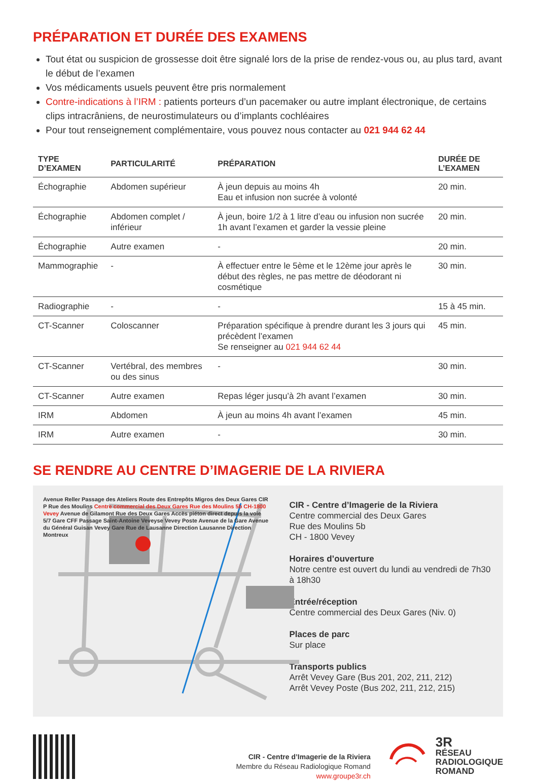PRÉPARATION ET DURÉE DES EXAMENS
Tout état ou suspicion de grossesse doit être signalé lors de la prise de rendez-vous ou, au plus tard, avant le début de l’examen
Vos médicaments usuels peuvent être pris normalement
Contre-indications à l’IRM : patients porteurs d’un pacemaker ou autre implant électronique, de certains clips intracrâniens, de neurostimulateurs ou d’implants cochléaires
Pour tout renseignement complémentaire, vous pouvez nous contacter au 021 944 62 44
| TYPE D’EXAMEN | PARTICULARITÉ | PRÉPARATION | DURÉE DE L’EXAMEN |
| --- | --- | --- | --- |
| Échographie | Abdomen supérieur | À jeun depuis au moins 4h Eau et infusion non sucrée à volonté | 20 min. |
| Échographie | Abdomen complet / inférieur | À jeun, boire 1/2 à 1 litre d’eau ou infusion non sucrée 1h avant l’examen et garder la vessie pleine | 20 min. |
| Échographie | Autre examen | - | 20 min. |
| Mammographie | - | À effectuer entre le 5ème et le 12ème jour après le début des règles, ne pas mettre de déodorant ni cosmétique | 30 min. |
| Radiographie | - | - | 15 à 45 min. |
| CT-Scanner | Coloscanner | Préparation spécifique à prendre durant les 3 jours qui précèdent l’examen Se renseigner au 021 944 62 44 | 45 min. |
| CT-Scanner | Vertébral, des membres ou des sinus | - | 30 min. |
| CT-Scanner | Autre examen | Repas léger jusqu’à 2h avant l’examen | 30 min. |
| IRM | Abdomen | À jeun au moins 4h avant l’examen | 45 min. |
| IRM | Autre examen | - | 30 min. |
SE RENDRE AU CENTRE D’IMAGERIE DE LA RIVIERA
Avenue Reller Passage des Ateliers Route des Entrepôts Migros des Deux Gares CIR P Rue des Moulins Centre commercial des Deux Gares Rue des Moulins 5b CH-1800 Vevey Avenue de Gilamont Rue des Deux Gares Accès piéton direct depuis la voie 5/7 Gare CFF Passage Saint-Antoine Veveyse Vevey Poste Avenue de la Gare Avenue du Général Guisan Vevey Gare Rue de Lausanne Direction Lausanne Direction Montreux
CIR - Centre d’Imagerie de la Riviera
Centre commercial des Deux Gares
Rue des Moulins 5b
CH - 1800 Vevey
Horaires d’ouverture
Notre centre est ouvert du lundi au vendredi de 7h30 à 18h30
Entrée/réception
Centre commercial des Deux Gares (Niv. 0)
Places de parc
Sur place
Transports publics
Arrêt Vevey Gare (Bus 201, 202, 211, 212)
Arrêt Vevey Poste (Bus 202, 211, 212, 215)
CIR - Centre d’Imagerie de la Riviera
Membre du Réseau Radiologique Romand
www.groupe3r.ch
3R
RÉSEAU
RADIOLOGIQUE
ROMAND